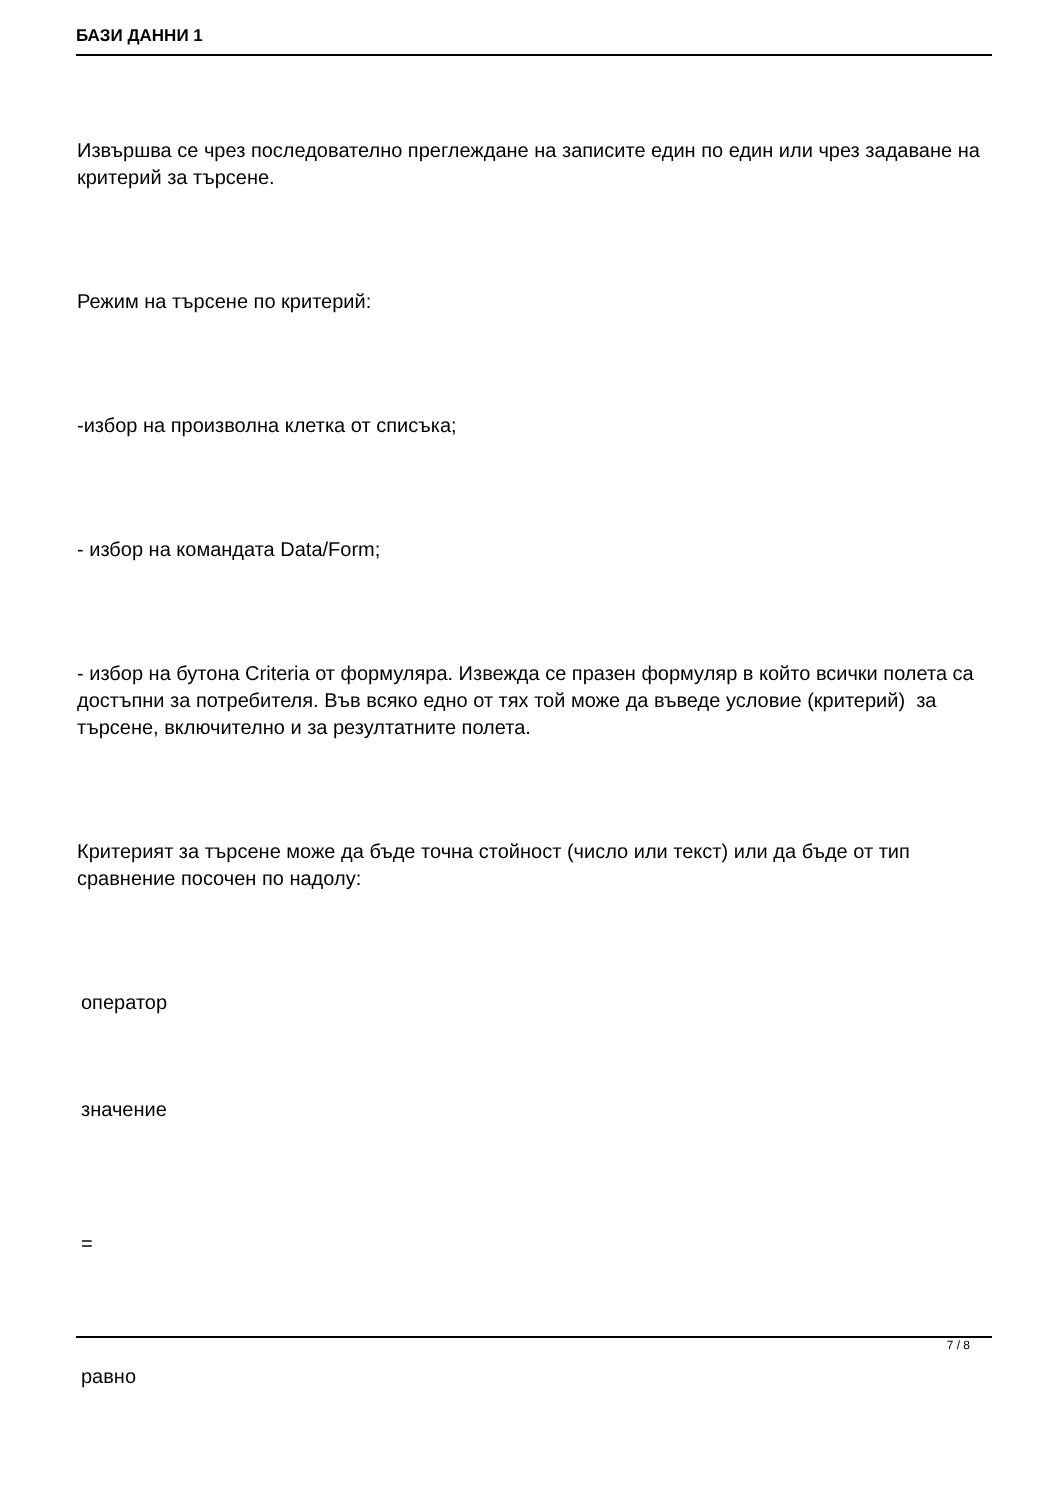БАЗИ ДАННИ 1
Извършва се чрез последователно преглеждане на записите един по един или чрез задаване на критерий за търсене.
Режим на търсене по критерий:
-избор на произволна клетка от списъка;
- избор на командата Data/Form;
- избор на бутона Criteria от формуляра. Извежда се празен формуляр в който всички полета са достъпни за потребителя. Във всяко едно от тях той може да въведе условие (критерий) за търсене, включително и за резултатните полета.
Критерият за търсене може да бъде точна стойност (число или текст) или да бъде от тип сравнение посочен по надолу:
оператор
значение
=
равно
7 / 8